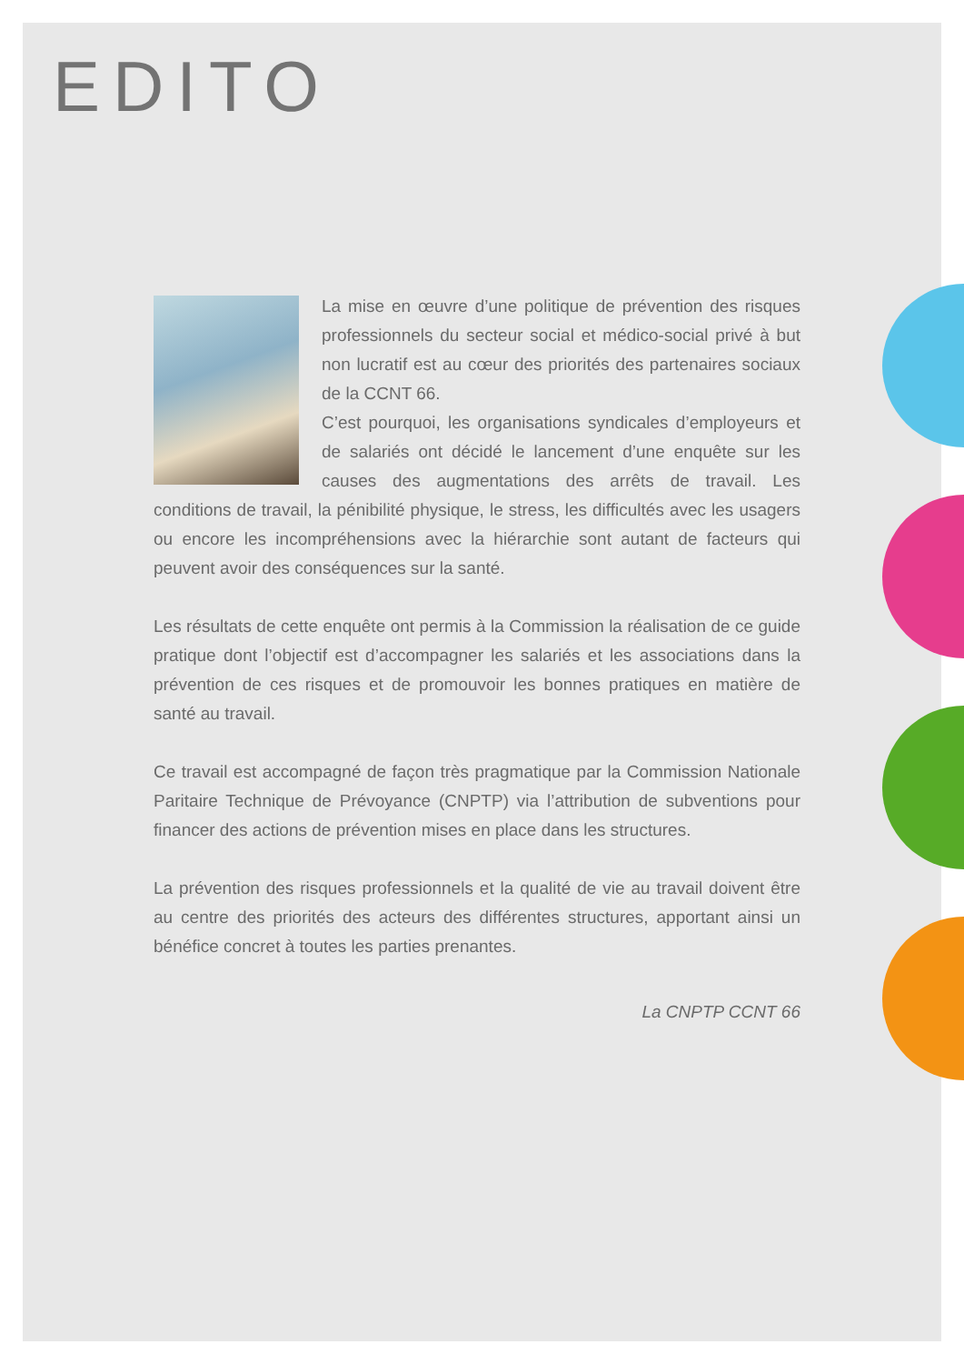EDITO
La mise en œuvre d’une politique de prévention des risques professionnels du secteur social et médico-social privé à but non lucratif est au cœur des priorités des partenaires sociaux de la CCNT 66.
C’est pourquoi, les organisations syndicales d’employeurs et de salariés ont décidé le lancement d’une enquête sur les causes des augmentations des arrêts de travail. Les conditions de travail, la pénibilité physique, le stress, les difficultés avec les usagers ou encore les incompréhensions avec la hiérarchie sont autant de facteurs qui peuvent avoir des conséquences sur la santé.
Les résultats de cette enquête ont permis à la Commission la réalisation de ce guide pratique dont l’objectif est d’accompagner les salariés et les associations dans la prévention de ces risques et de promouvoir les bonnes pratiques en matière de santé au travail.
Ce travail est accompagné de façon très pragmatique par la Commission Nationale Paritaire Technique de Prévoyance (CNPTP) via l’attribution de subventions pour financer des actions de prévention mises en place dans les structures.
La prévention des risques professionnels et la qualité de vie au travail doivent être au centre des priorités des acteurs des différentes structures, apportant ainsi un bénéfice concret à toutes les parties prenantes.
La CNPTP CCNT 66